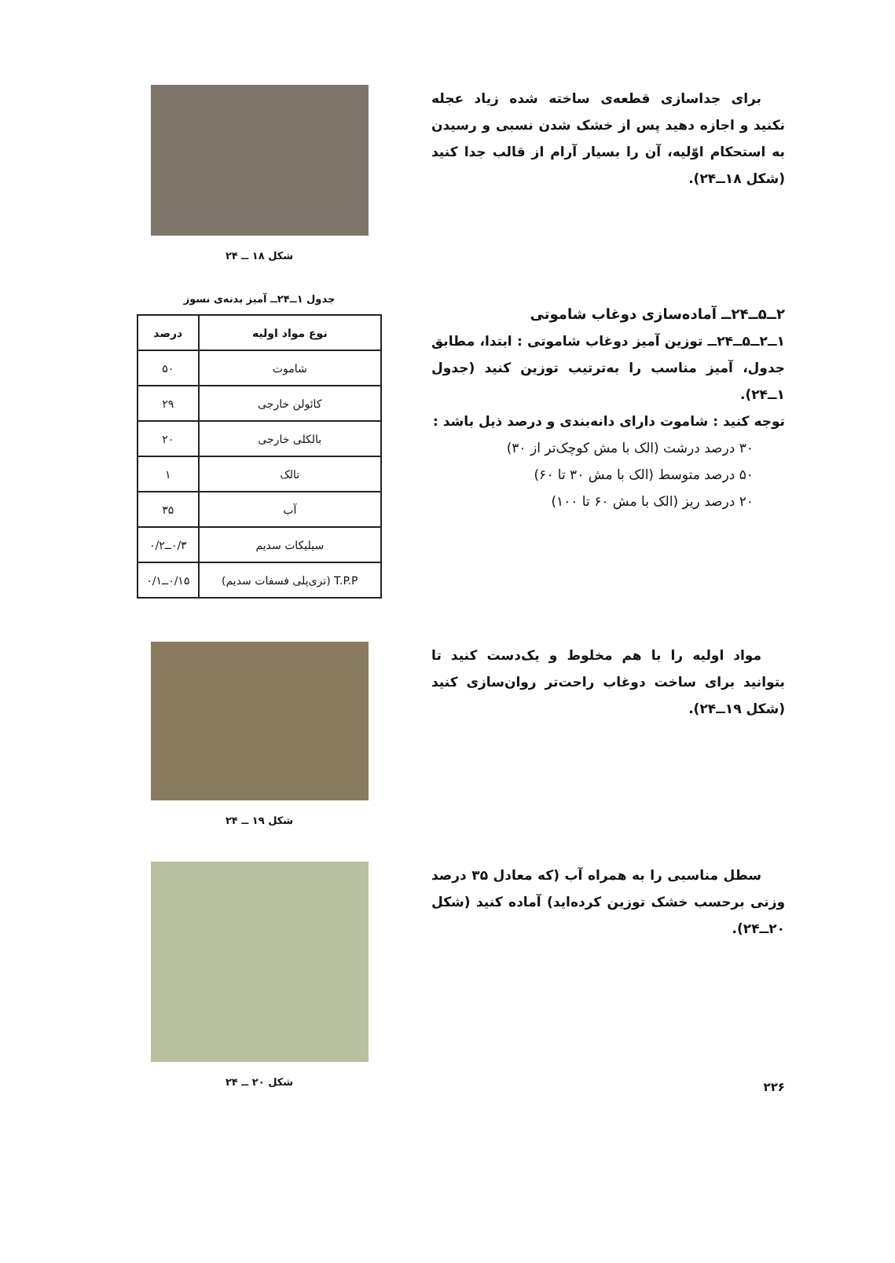برای جداسازی قطعه‌ی ساخته شده زیاد عجله نکنید و اجازه دهید پس از خشک شدن نسبی و رسیدن به استحکام اوّلیه، آن را بسیار آرام از قالب جدا کنید (شکل ۱۸ــ۲۴).
شکل ۱۸ ــ ۲۴
۲ــ۵ــ۲۴ــ آماده‌سازی دوغاب شاموتی
۱ــ۲ــ۵ــ۲۴ــ توزین آمیز دوغاب شاموتی : ابتدا، مطابق جدول، آمیز مناسب را به‌ترتیب توزین کنید (جدول ۱ــ۲۴).
توجه کنید : شاموت دارای دانه‌بندی و درصد ذیل باشد :
۳۰ درصد درشت (الک با مش کوچک‌تر از ۳۰)
۵۰ درصد متوسط (الک با مش ۳۰ تا ۶۰)
۲۰ درصد ریز (الک با مش ۶۰ تا ۱۰۰)
جدول ۱ــ۲۴ــ آمیز بدنه‌ی نسوز
| نوع مواد اولیه | درصد |
| --- | --- |
| شاموت | ۵۰ |
| کائولن خارجی | ۲۹ |
| بالکلی خارجی | ۲۰ |
| تالک | ۱ |
| آب | ۳۵ |
| سیلیکات سدیم | ۰/۳ــ۰/۲ |
| T.P.P (تری‌پلی فسفات سدیم) | ۰/۱۵ــ۰/۱ |
مواد اولیه را با هم مخلوط و یک‌دست کنید تا بتوانید برای ساخت دوغاب راحت‌تر روان‌سازی کنید (شکل ۱۹ــ۲۴).
شکل ۱۹ ــ ۲۴
سطل مناسبی را به همراه آب (که معادل ۳۵ درصد وزنی برحسب خشک توزین کرده‌اید) آماده کنید (شکل ۲۰ــ۲۴).
شکل ۲۰ ــ ۲۴
۲۲۶